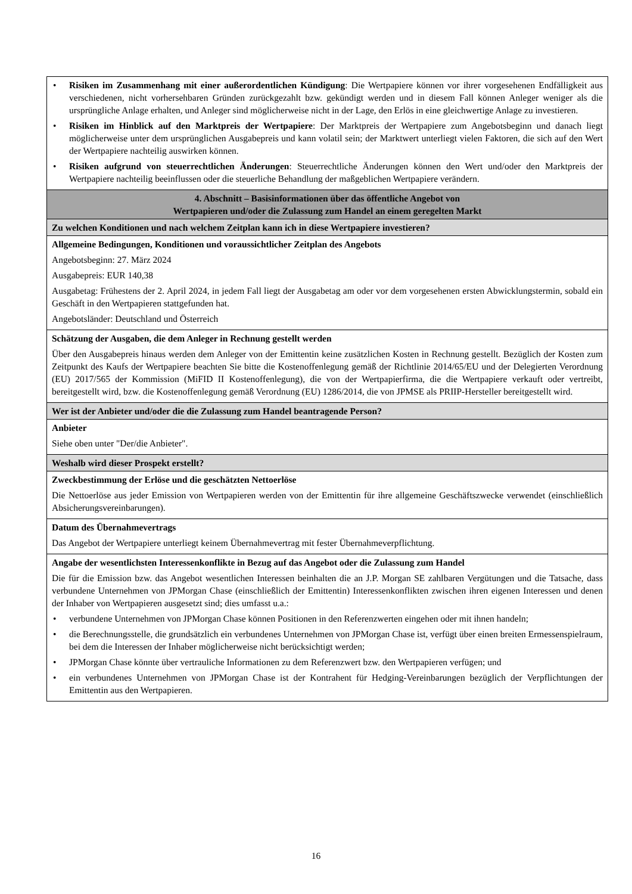| • Risiken im Zusammenhang mit einer außerordentlichen Kündigung : Die Wertpapiere können vor ihrer vorgesehenen Endfälligkeit aus verschiedenen, nicht vorhersehbaren Gründen zurückgezahlt bzw. gekündigt werden und in diesem Fall können Anleger weniger als die ursprüngliche Anlage erhalten, und Anleger sind möglicherweise nicht in der Lage, den Erlös in eine gleichwertige Anlage zu investieren. • Risiken im Hinblick auf den Marktpreis der Wertpapiere : Der Marktpreis der Wertpapiere zum Angebotsbeginn und danach liegt möglicherweise unter dem ursprünglichen Ausgabepreis und kann volatil sein; der Marktwert unterliegt vielen Faktoren, die sich auf den Wert der Wertpapiere nachteilig auswirken können. • Risiken aufgrund von steuerrechtlichen Änderungen : Steuerrechtliche Änderungen können den Wert und/oder den Marktpreis der Wertpapiere nachteilig beeinflussen oder die steuerliche Behandlung der maßgeblichen Wertpapiere verändern. |
| 4. Abschnitt – Basisinformationen über das öffentliche Angebot von Wertpapieren und/oder die Zulassung zum Handel an einem geregelten Markt |
| Zu welchen Konditionen und nach welchem Zeitplan kann ich in diese Wertpapiere investieren? |
| Allgemeine Bedingungen, Konditionen und voraussichtlicher Zeitplan des Angebots Angebotsbeginn: 27. März 2024 Ausgabepreis: EUR 140,38 Ausgabetag: Frühestens der 2. April 2024, in jedem Fall liegt der Ausgabetag am oder vor dem vorgesehenen ersten Abwicklungstermin, sobald ein Geschäft in den Wertpapieren stattgefunden hat. Angebotsländer: Deutschland und Österreich |
| Schätzung der Ausgaben, die dem Anleger in Rechnung gestellt werden Über den Ausgabepreis hinaus werden dem Anleger von der Emittentin keine zusätzlichen Kosten in Rechnung gestellt. Bezüglich der Kosten zum Zeitpunkt des Kaufs der Wertpapiere beachten Sie bitte die Kostenoffenlegung gemäß der Richtlinie 2014/65/EU und der Delegierten Verordnung (EU) 2017/565 der Kommission (MiFID II Kostenoffenlegung), die von der Wertpapierfirma, die die Wertpapiere verkauft oder vertreibt, bereitgestellt wird, bzw. die Kostenoffenlegung gemäß Verordnung (EU) 1286/2014, die von JPMSE als PRIIP-Hersteller bereitgestellt wird. |
| Wer ist der Anbieter und/oder die die Zulassung zum Handel beantragende Person? |
| Anbieter Siehe oben unter "Der/die Anbieter". |
| Weshalb wird dieser Prospekt erstellt? |
| Zweckbestimmung der Erlöse und die geschätzten Nettoerlöse Die Nettoerlöse aus jeder Emission von Wertpapieren werden von der Emittentin für ihre allgemeine Geschäftszwecke verwendet (einschließlich Absicherungsvereinbarungen). |
| Datum des Übernahmevertrags Das Angebot der Wertpapiere unterliegt keinem Übernahmevertrag mit fester Übernahmeverpflichtung. |
| Angabe der wesentlichsten Interessenkonflikte in Bezug auf das Angebot oder die Zulassung zum Handel Die für die Emission bzw. das Angebot wesentlichen Interessen beinhalten die an J.P. Morgan SE zahlbaren Vergütungen und die Tatsache, dass verbundene Unternehmen von JPMorgan Chase (einschließlich der Emittentin) Interessenkonflikten zwischen ihren eigenen Interessen und denen der Inhaber von Wertpapieren ausgesetzt sind; dies umfasst u.a.: • verbundene Unternehmen von JPMorgan Chase können Positionen in den Referenzwerten eingehen oder mit ihnen handeln; • die Berechnungsstelle, die grundsätzlich ein verbundenes Unternehmen von JPMorgan Chase ist, verfügt über einen breiten Ermessenspielraum, bei dem die Interessen der Inhaber möglicherweise nicht berücksichtigt werden; • JPMorgan Chase könnte über vertrauliche Informationen zu dem Referenzwert bzw. den Wertpapieren verfügen; und • ein verbundenes Unternehmen von JPMorgan Chase ist der Kontrahent für Hedging-Vereinbarungen bezüglich der Verpflichtungen der Emittentin aus den Wertpapieren. |
16